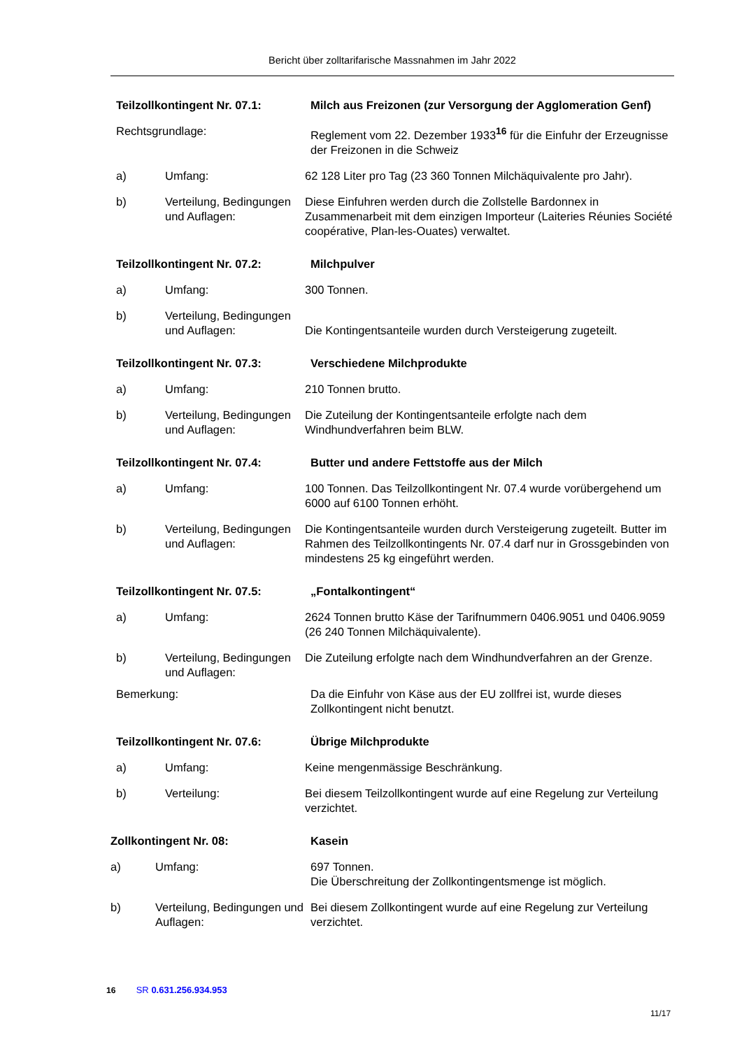Bericht über zolltarifarische Massnahmen im Jahr 2022
Teilzollkontingent Nr. 07.1: Milch aus Freizonen (zur Versorgung der Agglomeration Genf)
Rechtsgrundlage: Reglement vom 22. Dezember 1933<sup>16</sup> für die Einfuhr der Erzeugnisse der Freizonen in die Schweiz
a) Umfang: 62 128 Liter pro Tag (23 360 Tonnen Milchäquivalente pro Jahr).
b) Verteilung, Bedingungen und Auflagen:
Diese Einfuhren werden durch die Zollstelle Bardonnex in Zusammenarbeit mit dem einzigen Importeur (Laiteries Réunies Société coopérative, Plan-les-Ouates) verwaltet.
Teilzollkontingent Nr. 07.2: Milchpulver
a) Umfang: 300 Tonnen.
b) Verteilung, Bedingungen und Auflagen:
Die Kontingentsanteile wurden durch Versteigerung zugeteilt.
Teilzollkontingent Nr. 07.3: Verschiedene Milchprodukte
a) Umfang: 210 Tonnen brutto.
b) Verteilung, Bedingungen und Auflagen:
Die Zuteilung der Kontingentsanteile erfolgte nach dem Windhundverfahren beim BLW.
Teilzollkontingent Nr. 07.4: Butter und andere Fettstoffe aus der Milch
a) Umfang: 100 Tonnen. Das Teilzollkontingent Nr. 07.4 wurde vorübergehend um 6000 auf 6100 Tonnen erhöht.
b) Verteilung, Bedingungen und Auflagen:
Die Kontingentsanteile wurden durch Versteigerung zugeteilt. Butter im Rahmen des Teilzollkontingents Nr. 07.4 darf nur in Grossgebinden von mindestens 25 kg eingeführt werden.
Teilzollkontingent Nr. 07.5: „Fontalkontingent“
a) Umfang: 2624 Tonnen brutto Käse der Tarifnummern 0406.9051 und 0406.9059 (26 240 Tonnen Milchäquivalente).
b) Verteilung, Bedingungen und Auflagen:
Die Zuteilung erfolgte nach dem Windhundverfahren an der Grenze.
Bemerkung: Da die Einfuhr von Käse aus der EU zollfrei ist, wurde dieses Zollkontingent nicht benutzt.
Teilzollkontingent Nr. 07.6: Übrige Milchprodukte
a) Umfang: Keine mengenmässige Beschränkung.
b) Verteilung: Bei diesem Teilzollkontingent wurde auf eine Regelung zur Verteilung verzichtet.
Zollkontingent Nr. 08: Kasein
a) Umfang: 697 Tonnen.
Die Überschreitung der Zollkontingentsmenge ist möglich.
b) Verteilung, Bedingungen und Auflagen:
Bei diesem Zollkontingent wurde auf eine Regelung zur Verteilung verzichtet.
16 SR 0.631.256.934.953
11/17